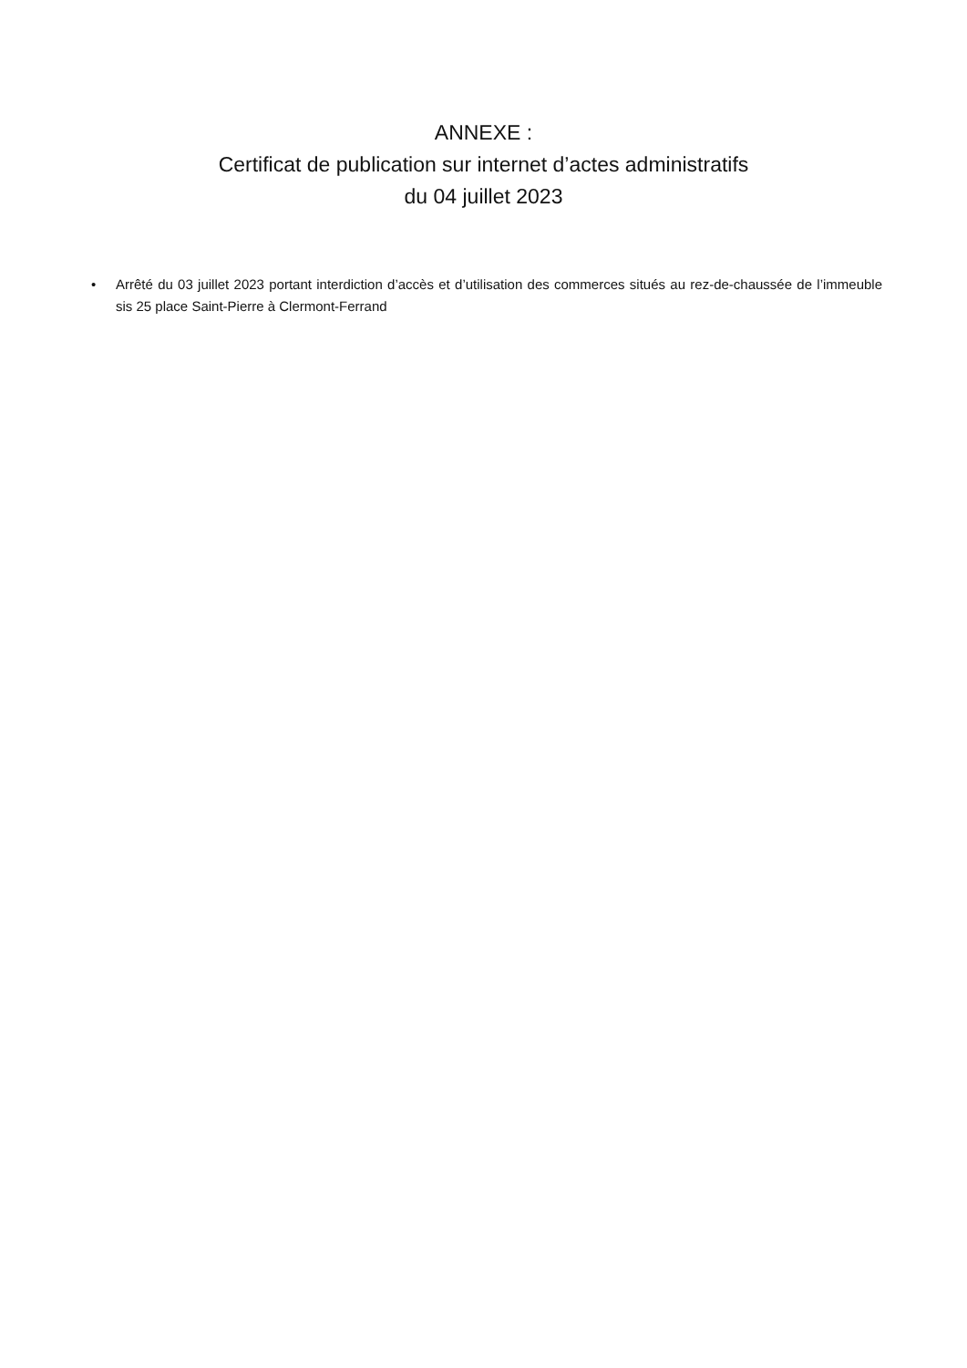ANNEXE :
Certificat de publication sur internet d’actes administratifs
du 04 juillet 2023
• Arrêté du 03 juillet 2023 portant interdiction d’accès et d’utilisation des commerces situés au rez-de-chaussée de l’immeuble sis 25 place Saint-Pierre à Clermont-Ferrand